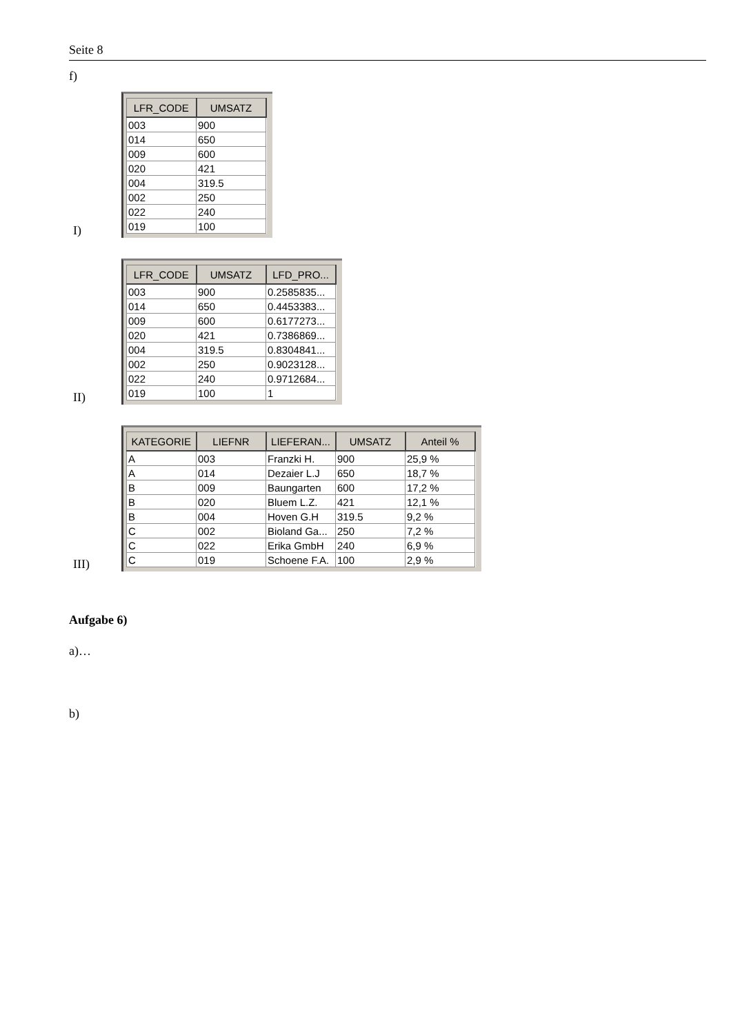Seite 8
f)
I)
| LFR_CODE | UMSATZ |
| --- | --- |
| 003 | 900 |
| 014 | 650 |
| 009 | 600 |
| 020 | 421 |
| 004 | 319.5 |
| 002 | 250 |
| 022 | 240 |
| 019 | 100 |
II)
| LFR_CODE | UMSATZ | LFD_PRO... |
| --- | --- | --- |
| 003 | 900 | 0.2585835... |
| 014 | 650 | 0.4453383... |
| 009 | 600 | 0.6177273... |
| 020 | 421 | 0.7386869... |
| 004 | 319.5 | 0.8304841... |
| 002 | 250 | 0.9023128... |
| 022 | 240 | 0.9712684... |
| 019 | 100 | 1 |
III)
| KATEGORIE | LIEFNR | LIEFERAN... | UMSATZ | Anteil % |
| --- | --- | --- | --- | --- |
| A | 003 | Franzki H. | 900 | 25,9 % |
| A | 014 | Dezaier L.J | 650 | 18,7 % |
| B | 009 | Baungarten | 600 | 17,2 % |
| B | 020 | Bluem L.Z. | 421 | 12,1 % |
| B | 004 | Hoven G.H | 319.5 | 9,2 % |
| C | 002 | Bioland Ga... | 250 | 7,2 % |
| C | 022 | Erika GmbH | 240 | 6,9 % |
| C | 019 | Schoene F.A. | 100 | 2,9 % |
Aufgabe 6)
a)…
b)